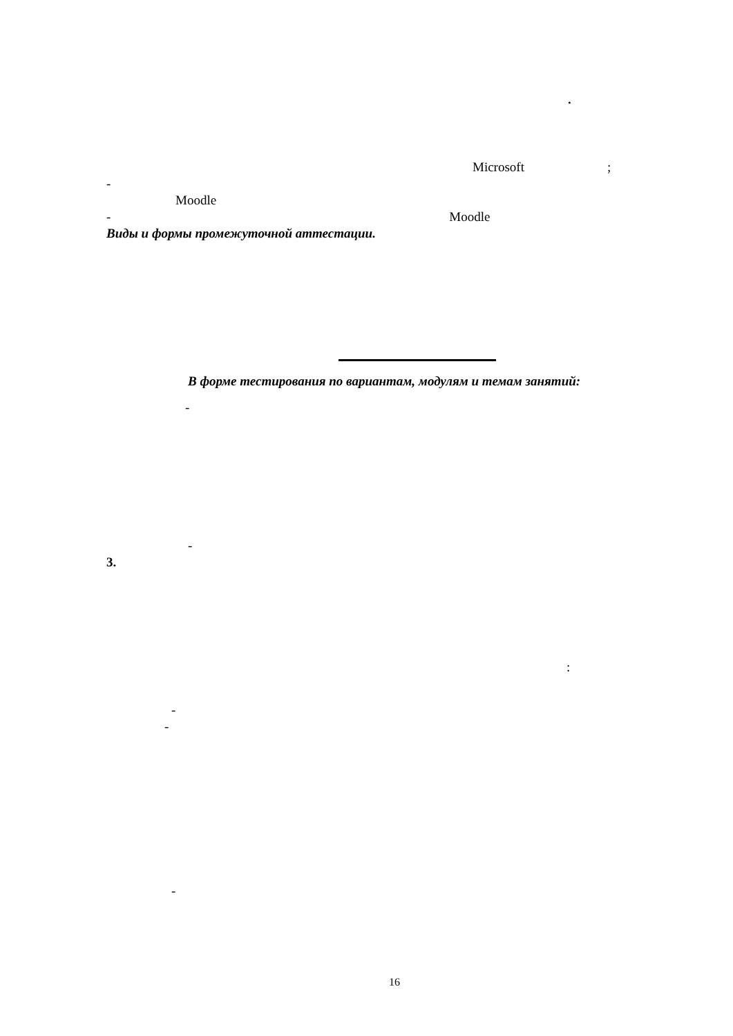.
Microsoft;
-
Moodle
- Moodle
Виды и формы промежуточной аттестации.
В форме тестирования по вариантам, модулям и темам занятий:
-
-
3.
:
-
-
-
16